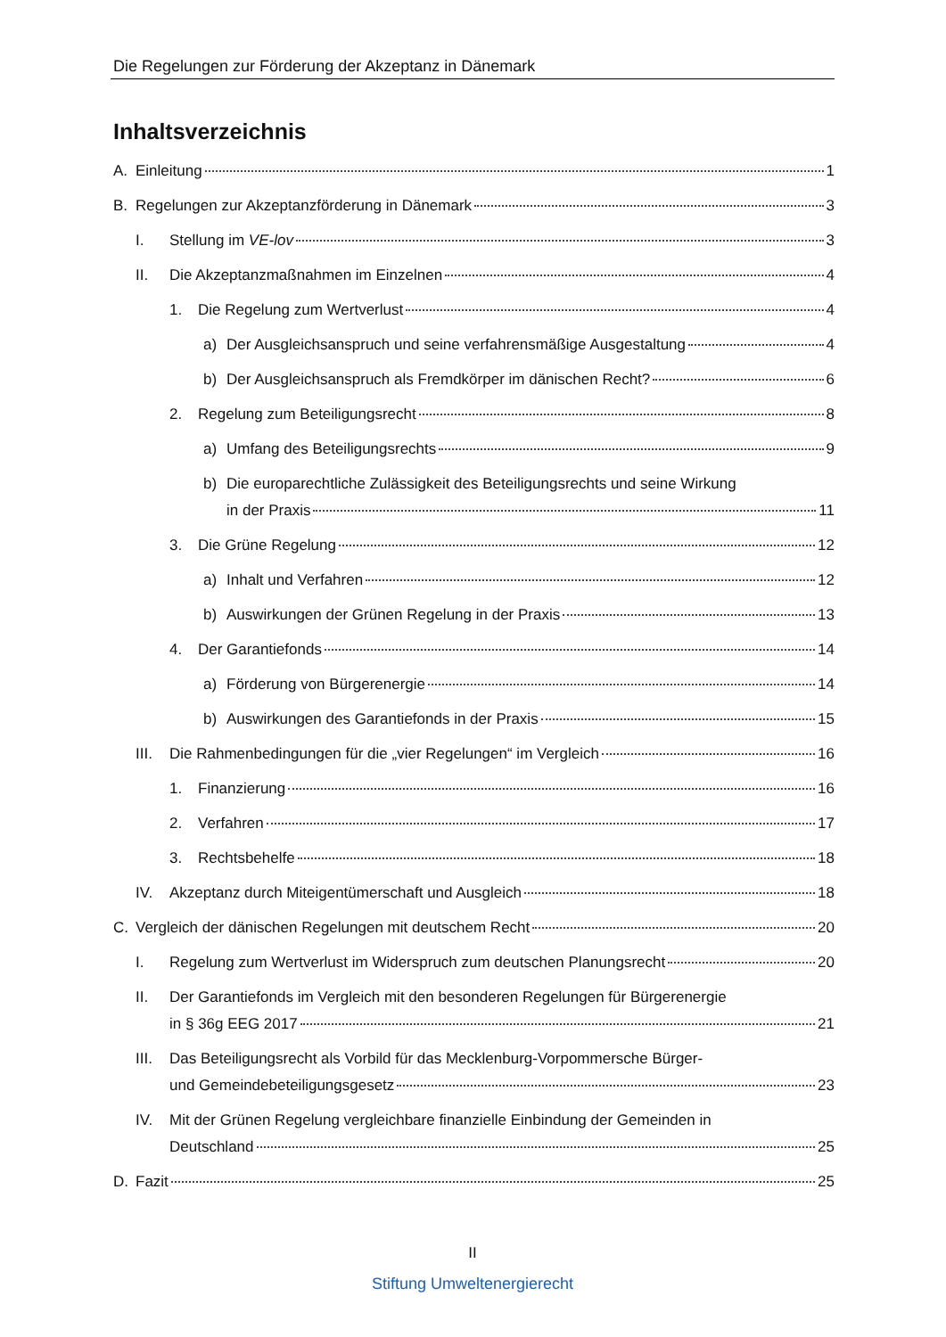Die Regelungen zur Förderung der Akzeptanz in Dänemark
Inhaltsverzeichnis
A. Einleitung 1
B. Regelungen zur Akzeptanzförderung in Dänemark 3
I. Stellung im VE-lov 3
II. Die Akzeptanzmaßnahmen im Einzelnen 4
1. Die Regelung zum Wertverlust 4
a) Der Ausgleichsanspruch und seine verfahrensmäßige Ausgestaltung 4
b) Der Ausgleichsanspruch als Fremdkörper im dänischen Recht? 6
2. Regelung zum Beteiligungsrecht 8
a) Umfang des Beteiligungsrechts 9
b) Die europarechtliche Zulässigkeit des Beteiligungsrechts und seine Wirkung
in der Praxis 11
3. Die Grüne Regelung 12
a) Inhalt und Verfahren 12
b) Auswirkungen der Grünen Regelung in der Praxis 13
4. Der Garantiefonds 14
a) Förderung von Bürgerenergie 14
b) Auswirkungen des Garantiefonds in der Praxis 15
III. Die Rahmenbedingungen für die „vier Regelungen“ im Vergleich 16
1. Finanzierung 16
2. Verfahren 17
3. Rechtsbehelfe 18
IV. Akzeptanz durch Miteigentümerschaft und Ausgleich 18
C. Vergleich der dänischen Regelungen mit deutschem Recht 20
I. Regelung zum Wertverlust im Widerspruch zum deutschen Planungsrecht 20
II. Der Garantiefonds im Vergleich mit den besonderen Regelungen für Bürgerenergie
in § 36g EEG 2017 21
III. Das Beteiligungsrecht als Vorbild für das Mecklenburg-Vorpommersche Bürger-
und Gemeindebeteiligungsgesetz 23
IV. Mit der Grünen Regelung vergleichbare finanzielle Einbindung der Gemeinden in
Deutschland 25
D. Fazit 25
II
Stiftung Umweltenergierecht